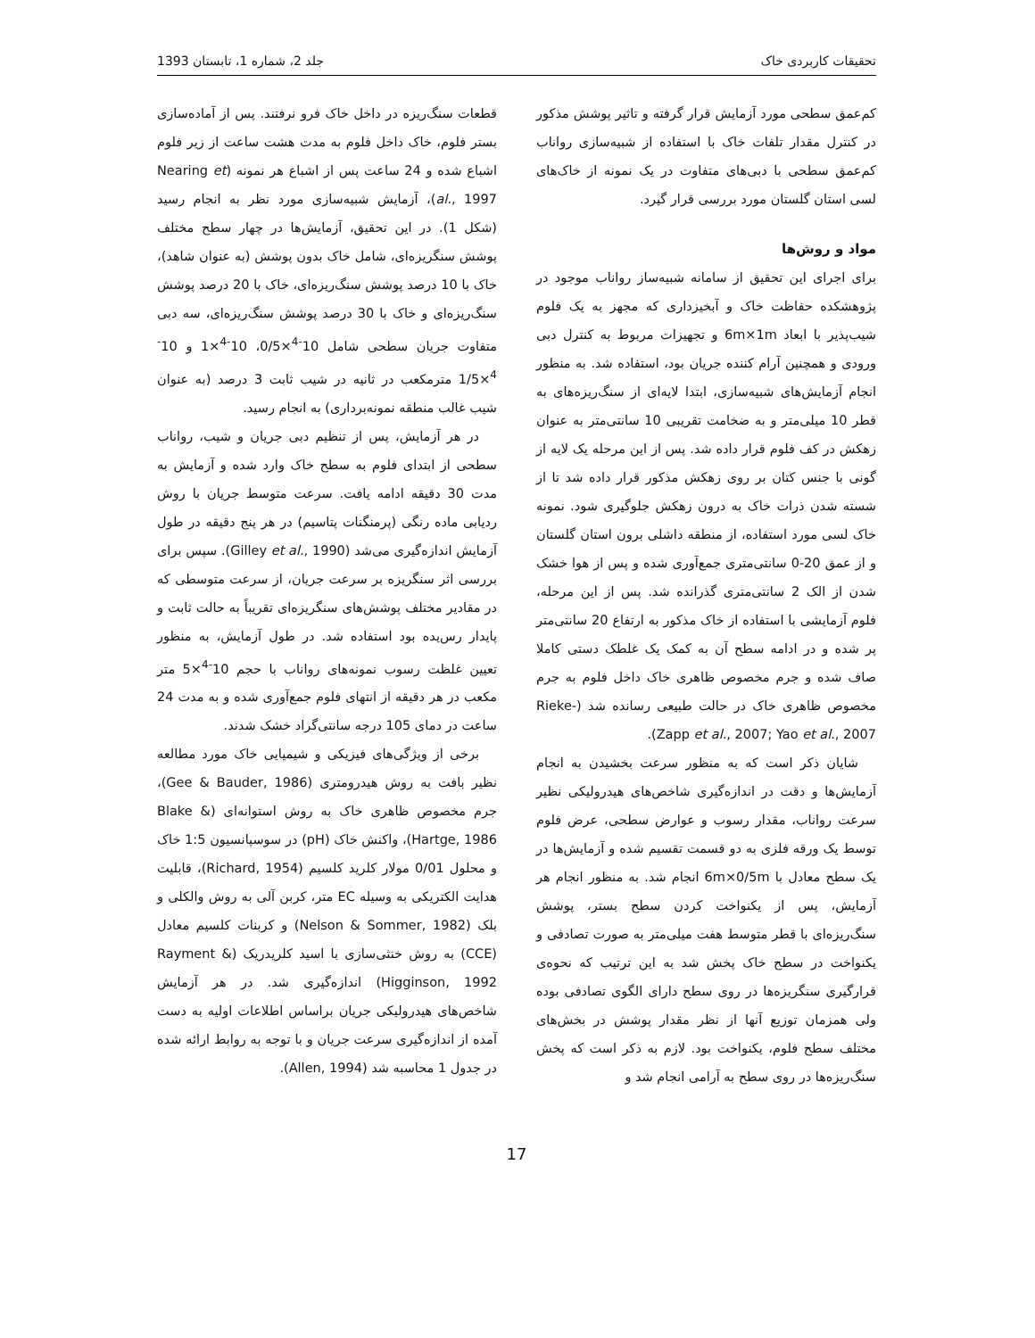تحقیقات کاربردی خاک جلد 2، شماره 1، تابستان 1393
کم‌عمق سطحی مورد آزمایش قرار گرفته و تاثیر پوشش مذکور در کنترل مقدار تلفات خاک با استفاده از شبیه‌سازی رواناب کم‌عمق سطحی با دبی‌های متفاوت در یک نمونه از خاک‌های لسی استان گلستان مورد بررسی قرار گیرد.
مواد و روش‌ها
برای اجرای این تحقیق از سامانه شبیه‌ساز رواناب موجود در پژوهشکده حفاظت خاک و آبخیزداری که مجهز به یک فلوم شیب‌پذیر با ابعاد 6m×1m و تجهیزات مربوط به کنترل دبی ورودی و همچنین آرام کننده جریان بود، استفاده شد. به منظور انجام آزمایش‌های شبیه‌سازی، ابتدا لایه‌ای از سنگ‌ریزه‌های به قطر 10 میلی‌متر و به ضخامت تقریبی 10 سانتی‌متر به عنوان زهکش در کف فلوم قرار داده شد. پس از این مرحله یک لایه از گونی با جنس کتان بر روی زهکش مذکور قرار داده شد تا از شسته شدن ذرات خاک به درون زهکش جلوگیری شود. نمونه خاک لسی مورد استفاده، از منطقه داشلی برون استان گلستان و از عمق 20-0 سانتی‌متری جمع‌آوری شده و پس از هوا خشک شدن از الک 2 سانتی‌متری گذرانده شد. پس از این مرحله، فلوم آزمایشی با استفاده از خاک مذکور به ارتفاع 20 سانتی‌متر پر شده و در ادامه سطح آن به کمک یک غلطک دستی کاملا صاف شده و جرم مخصوص ظاهری خاک داخل فلوم به جرم مخصوص ظاهری خاک در حالت طبیعی رسانده شد (Rieke-Zapp et al., 2007; Yao et al., 2007).
شایان ذکر است که به منظور سرعت بخشیدن به انجام آزمایش‌ها و دقت در اندازه‌گیری شاخص‌های هیدرولیکی نظیر سرعت رواناب، مقدار رسوب و عوارض سطحی، عرض فلوم توسط یک ورقه فلزی به دو قسمت تقسیم شده و آزمایش‌ها در یک سطح معادل با 6m×0/5m انجام شد. به منظور انجام هر آزمایش، پس از یکنواخت کردن سطح بستر، پوشش سنگ‌ریزه‌ای با قطر متوسط هفت میلی‌متر به صورت تصادفی و یکنواخت در سطح خاک پخش شد به این ترتیب که نحوه‌ی قرارگیری سنگریزه‌ها در روی سطح دارای الگوی تصادفی بوده ولی همزمان توزیع آنها از نظر مقدار پوشش در بخش‌های مختلف سطح فلوم، یکنواخت بود. لازم به ذکر است که پخش سنگ‌ریزه‌ها در روی سطح به آرامی انجام شد و
قطعات سنگ‌ریزه در داخل خاک فرو نرفتند. پس از آماده‌سازی بستر فلوم، خاک داخل فلوم به مدت هشت ساعت از زیر فلوم اشباع شده و 24 ساعت پس از اشباع هر نمونه (Nearing et al., 1997)، آزمایش شبیه‌سازی مورد نظر به انجام رسید (شکل 1). در این تحقیق، آزمایش‌ها در چهار سطح مختلف پوشش سنگریزه‌ای، شامل خاک بدون پوشش (به عنوان شاهد)، خاک با 10 درصد پوشش سنگ‌ریزه‌ای، خاک با 20 درصد پوشش سنگ‌ریزه‌ای و خاک با 30 درصد پوشش سنگ‌ریزه‌ای، سه دبی متفاوت جریان سطحی شامل 10<sup>-4</sup>×0/5، 10<sup>-4</sup>×1 و 10<sup>-4</sup>×1/5 مترمکعب در ثانیه در شیب ثابت 3 درصد (به عنوان شیب غالب منطقه نمونه‌برداری) به انجام رسید.
در هر آزمایش، پس از تنظیم دبی جریان و شیب، رواناب سطحی از ابتدای فلوم به سطح خاک وارد شده و آزمایش به مدت 30 دقیقه ادامه یافت. سرعت متوسط جریان با روش ردیابی ماده رنگی (پرمنگنات پتاسیم) در هر پنج دقیقه در طول آزمایش اندازه‌گیری می‌شد (Gilley et al., 1990). سپس برای بررسی اثر سنگریزه بر سرعت جریان، از سرعت متوسطی که در مقادیر مختلف پوشش‌های سنگریزه‌ای تقریباً به حالت ثابت و پایدار رس‌یده بود استفاده شد. در طول آزمایش، به منظور تعیین غلظت رسوب نمونه‌های رواناب با حجم 10<sup>-4</sup>×5 متر مکعب در هر دقیقه از انتهای فلوم جمع‌آوری شده و به مدت 24 ساعت در دمای 105 درجه سانتی‌گراد خشک شدند.
برخی از ویژگی‌های فیزیکی و شیمیایی خاک مورد مطالعه نظیر بافت به روش هیدرومتری (Gee & Bauder, 1986)، جرم مخصوص ظاهری خاک به روش استوانه‌ای (Blake & Hartge, 1986)، واکنش خاک (pH) در سوسپانسیون 1:5 خاک و محلول 0/01 مولار کلرید کلسیم (Richard, 1954)، قابلیت هدایت الکتریکی به وسیله EC متر، کربن آلی به روش والکلی و بلک (Nelson & Sommer, 1982) و کربنات کلسیم معادل (CCE) به روش خنثی‌سازی با اسید کلریدریک (Rayment & Higginson, 1992) اندازه‌گیری شد. در هر آزمایش شاخص‌های هیدرولیکی جریان براساس اطلاعات اولیه به دست آمده از اندازه‌گیری سرعت جریان و با توجه به روابط ارائه شده در جدول 1 محاسبه شد (Allen, 1994).
17